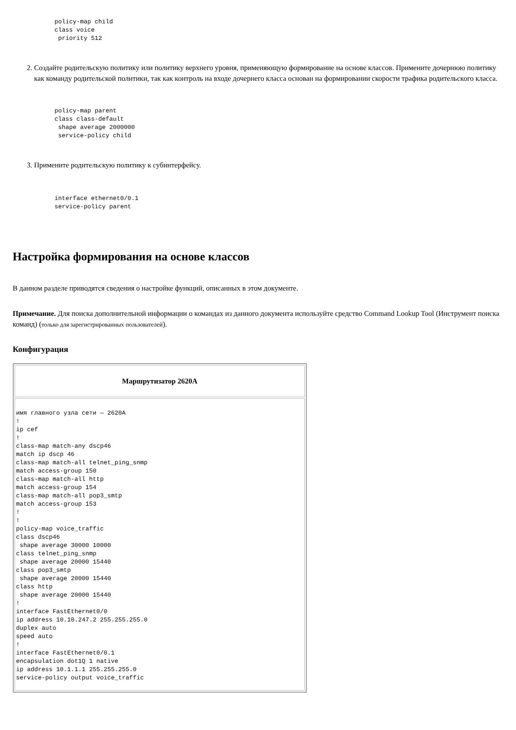policy-map child
class voice
 priority 512
2. Создайте родительскую политику или политику верхнего уровня, применяющую формирование на основе классов. Примените дочернюю политику как команду родительской политики, так как контроль на входе дочернего класса основан на формировании скорости трафика родительского класса.
policy-map parent
class class-default
 shape average 2000000
 service-policy child
3. Примените родительскую политику к субинтерфейсу.
interface ethernet0/0.1
service-policy parent
Настройка формирования на основе классов
В данном разделе приводятся сведения о настройке функций, описанных в этом документе.
Примечание. Для поиска дополнительной информации о командах из данного документа используйте средство Command Lookup Tool (Инструмент поиска команд) (только для зарегистрированных пользователей).
Конфигурация
| Маршрутизатор 2620A |
| --- |
| имя главного узла сети — 2620A ! ip cef ! class-map match-any dscp46 match ip dscp 46 class-map match-all telnet_ping_snmp match access-group 150 class-map match-all http match access-group 154 class-map match-all pop3_smtp match access-group 153 ! ! policy-map voice_traffic class dscp46 shape average 30000 10000 class telnet_ping_snmp shape average 20000 15440 class pop3_smtp shape average 20000 15440 class http shape average 20000 15440 ! interface FastEthernet0/0 ip address 10.10.247.2 255.255.255.0 duplex auto speed auto ! interface FastEthernet0/0.1 encapsulation dot1Q 1 native ip address 10.1.1.1 255.255.255.0 service-policy output voice_traffic |